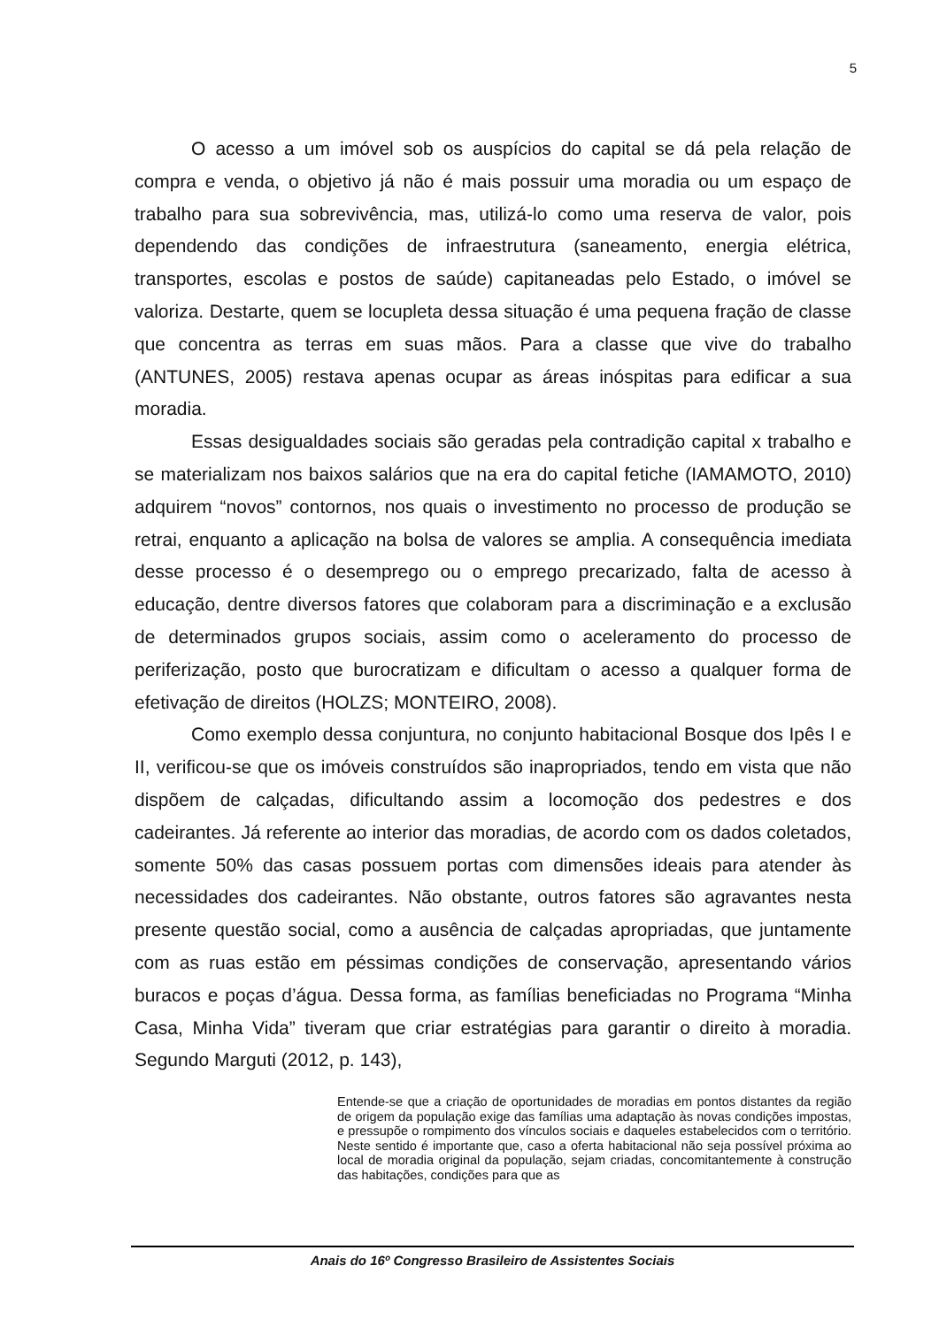5
O acesso a um imóvel sob os auspícios do capital se dá pela relação de compra e venda, o objetivo já não é mais possuir uma moradia ou um espaço de trabalho para sua sobrevivência, mas, utilizá-lo como uma reserva de valor, pois dependendo das condições de infraestrutura (saneamento, energia elétrica, transportes, escolas e postos de saúde) capitaneadas pelo Estado, o imóvel se valoriza. Destarte, quem se locupleta dessa situação é uma pequena fração de classe que concentra as terras em suas mãos. Para a classe que vive do trabalho (ANTUNES, 2005) restava apenas ocupar as áreas inóspitas para edificar a sua moradia.
Essas desigualdades sociais são geradas pela contradição capital x trabalho e se materializam nos baixos salários que na era do capital fetiche (IAMAMOTO, 2010) adquirem “novos” contornos, nos quais o investimento no processo de produção se retrai, enquanto a aplicação na bolsa de valores se amplia. A consequência imediata desse processo é o desemprego ou o emprego precarizado, falta de acesso à educação, dentre diversos fatores que colaboram para a discriminação e a exclusão de determinados grupos sociais, assim como o aceleramento do processo de periferização, posto que burocratizam e dificultam o acesso a qualquer forma de efetivação de direitos (HOLZS; MONTEIRO, 2008).
Como exemplo dessa conjuntura, no conjunto habitacional Bosque dos Ipês I e II, verificou-se que os imóveis construídos são inapropriados, tendo em vista que não dispõem de calçadas, dificultando assim a locomoção dos pedestres e dos cadeirantes. Já referente ao interior das moradias, de acordo com os dados coletados, somente 50% das casas possuem portas com dimensões ideais para atender às necessidades dos cadeirantes. Não obstante, outros fatores são agravantes nesta presente questão social, como a ausência de calçadas apropriadas, que juntamente com as ruas estão em péssimas condições de conservação, apresentando vários buracos e poças d’água. Dessa forma, as famílias beneficiadas no Programa “Minha Casa, Minha Vida” tiveram que criar estratégias para garantir o direito à moradia. Segundo Marguti (2012, p. 143),
Entende-se que a criação de oportunidades de moradias em pontos distantes da região de origem da população exige das famílias uma adaptação às novas condições impostas, e pressupõe o rompimento dos vínculos sociais e daqueles estabelecidos com o território. Neste sentido é importante que, caso a oferta habitacional não seja possível próxima ao local de moradia original da população, sejam criadas, concomitantemente à construção das habitações, condições para que as
Anais do 16º Congresso Brasileiro de Assistentes Sociais